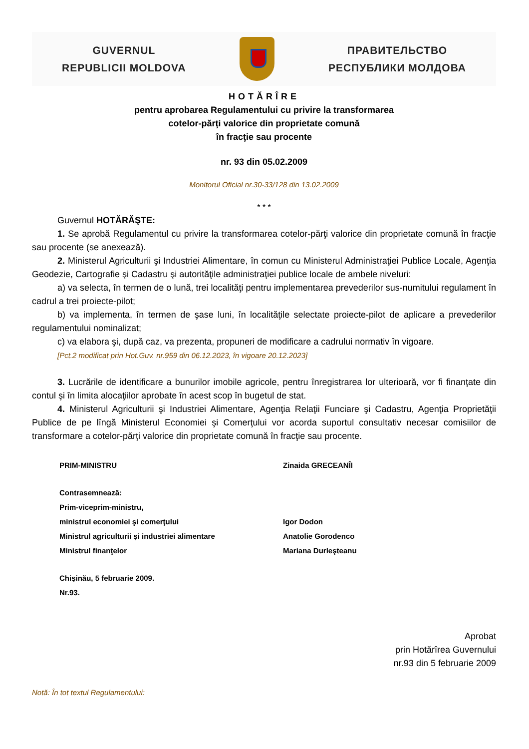GUVERNUL
REPUBLICII MOLDOVA
ПРАВИТЕЛЬСТВО
РЕСПУБЛИКИ МОЛДОВА
HOTĂRÎRE
pentru aprobarea Regulamentului cu privire la transformarea
cotelor-părţi valorice din proprietate comună
în fracţie sau procente
nr. 93 din 05.02.2009
Monitorul Oficial nr.30-33/128 din 13.02.2009
* * *
Guvernul HOTĂRĂŞTE:
1. Se aprobă Regulamentul cu privire la transformarea cotelor-părţi valorice din proprietate comună în fracţie sau procente (se anexează).
2. Ministerul Agriculturii şi Industriei Alimentare, în comun cu Ministerul Administraţiei Publice Locale, Agenţia Geodezie, Cartografie şi Cadastru şi autorităţile administraţiei publice locale de ambele niveluri:
a) va selecta, în termen de o lună, trei localităţi pentru implementarea prevederilor sus-numitului regulament în cadrul a trei proiecte-pilot;
b) va implementa, în termen de şase luni, în localităţile selectate proiecte-pilot de aplicare a prevederilor regulamentului nominalizat;
c) va elabora şi, după caz, va prezenta, propuneri de modificare a cadrului normativ în vigoare.
[Pct.2 modificat prin Hot.Guv. nr.959 din 06.12.2023, în vigoare 20.12.2023]
3. Lucrările de identificare a bunurilor imobile agricole, pentru înregistrarea lor ulterioară, vor fi finanţate din contul şi în limita alocaţiilor aprobate în acest scop în bugetul de stat.
4. Ministerul Agriculturii şi Industriei Alimentare, Agenţia Relaţii Funciare şi Cadastru, Agenţia Proprietăţii Publice de pe lîngă Ministerul Economiei şi Comerţului vor acorda suportul consultativ necesar comisiilor de transformare a cotelor-părţi valorice din proprietate comună în fracţie sau procente.
PRIM-MINISTRU Zinaida GRECEANÎI
Contrasemnează:
Prim-viceprim-ministru,
ministrul economiei şi comerţului Igor Dodon
Ministrul agriculturii şi industriei alimentare Anatolie Gorodenco
Ministrul finanţelor Mariana Durleşteanu
Chişinău, 5 februarie 2009.
Nr.93.
Aprobat
prin Hotărîrea Guvernului
nr.93 din 5 februarie 2009
Notă: În tot textul Regulamentului: